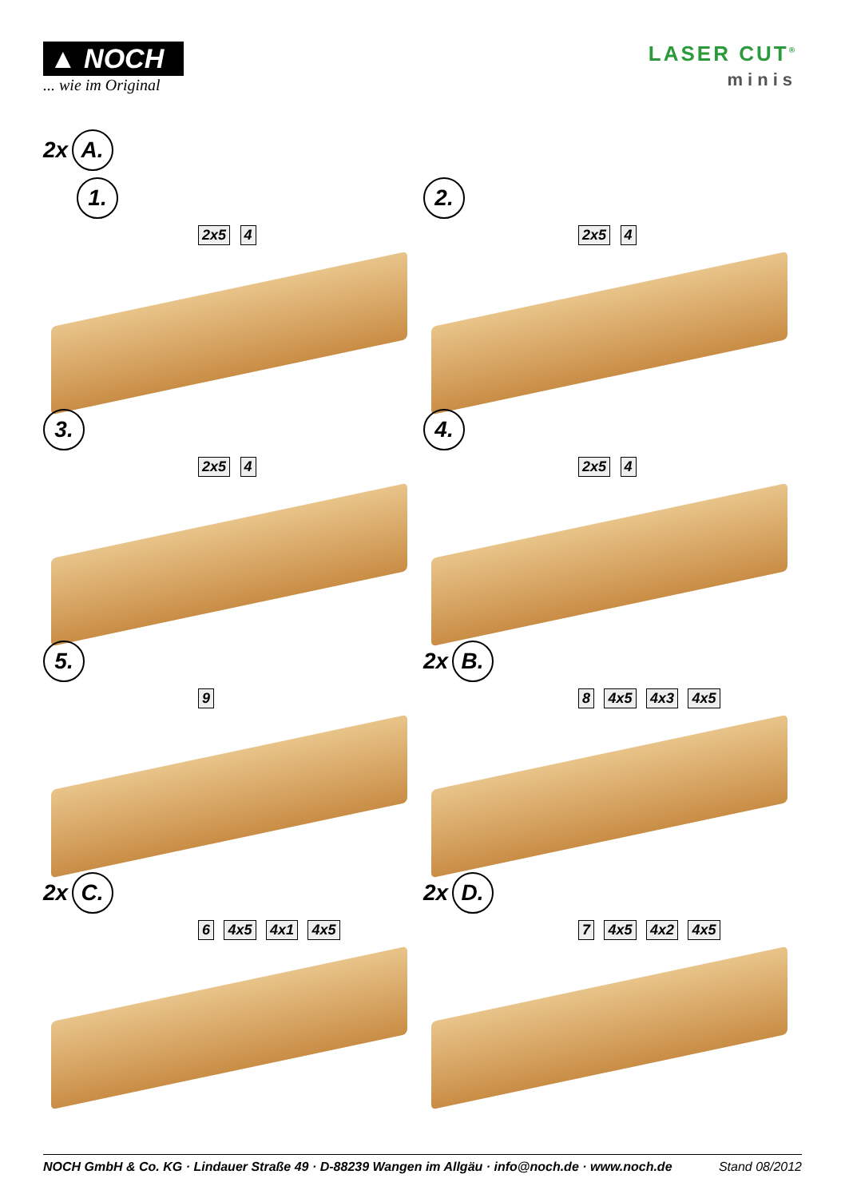▲ NOCH
... wie im Original
LASER CUT<sup>®</sup>
minis
2x A.
1.
2x5 4
2.
2x5 4
3.
2x5 4
4.
2x5 4
5.
9
2x B.
8 4x5 4x3 4x5
2x C.
6 4x5 4x1 4x5
2x D.
7 4x5 4x2 4x5
NOCH GmbH & Co. KG · Lindauer Straße 49 · D-88239 Wangen im Allgäu · info@noch.de · www.noch.de Stand 08/2012